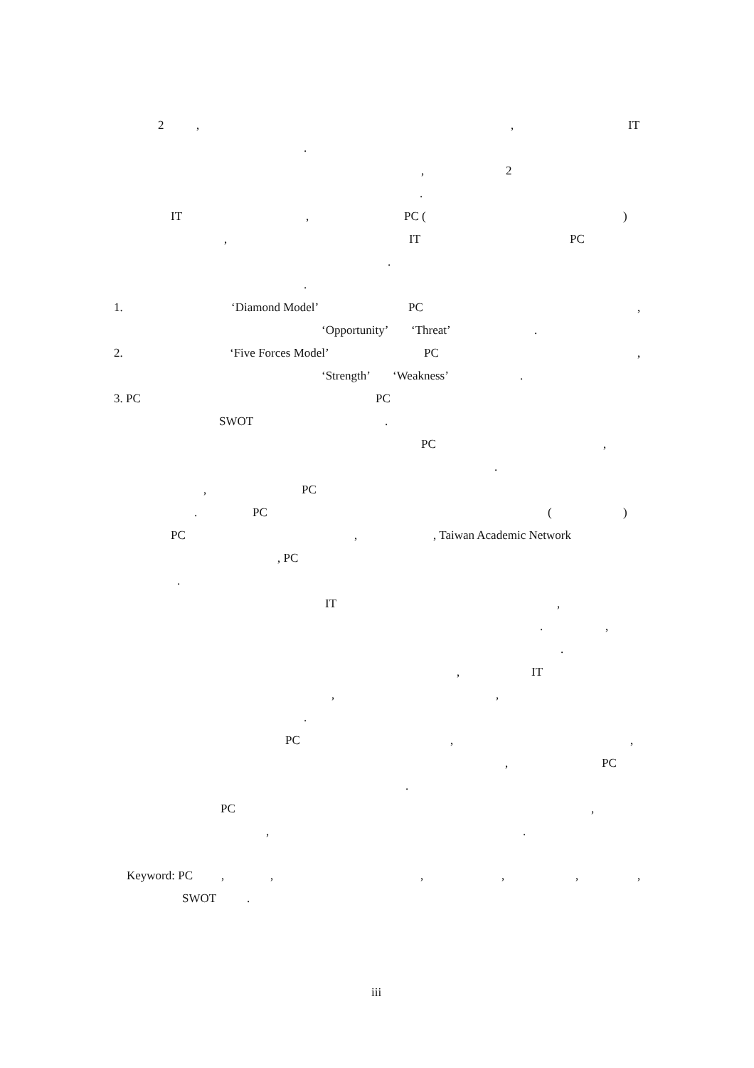2 , , IT
.
, 2
.
IT , PC ( )
, IT PC
.
.
1. ‘Diamond Model’ PC ,
‘Opportunity’ ‘Threat’ .
2. ‘Five Forces Model’ PC ,
‘Strength’ ‘Weakness’ .
3. PC PC
SWOT .
PC ,
.
, PC
. PC ( )
PC , , Taiwan Academic Network
, PC
.
IT ,
. ,
.
, IT
, ,
.
PC , ,
, PC
.
PC ,
, .
Keyword: PC , , , , , ,
SWOT .
iii